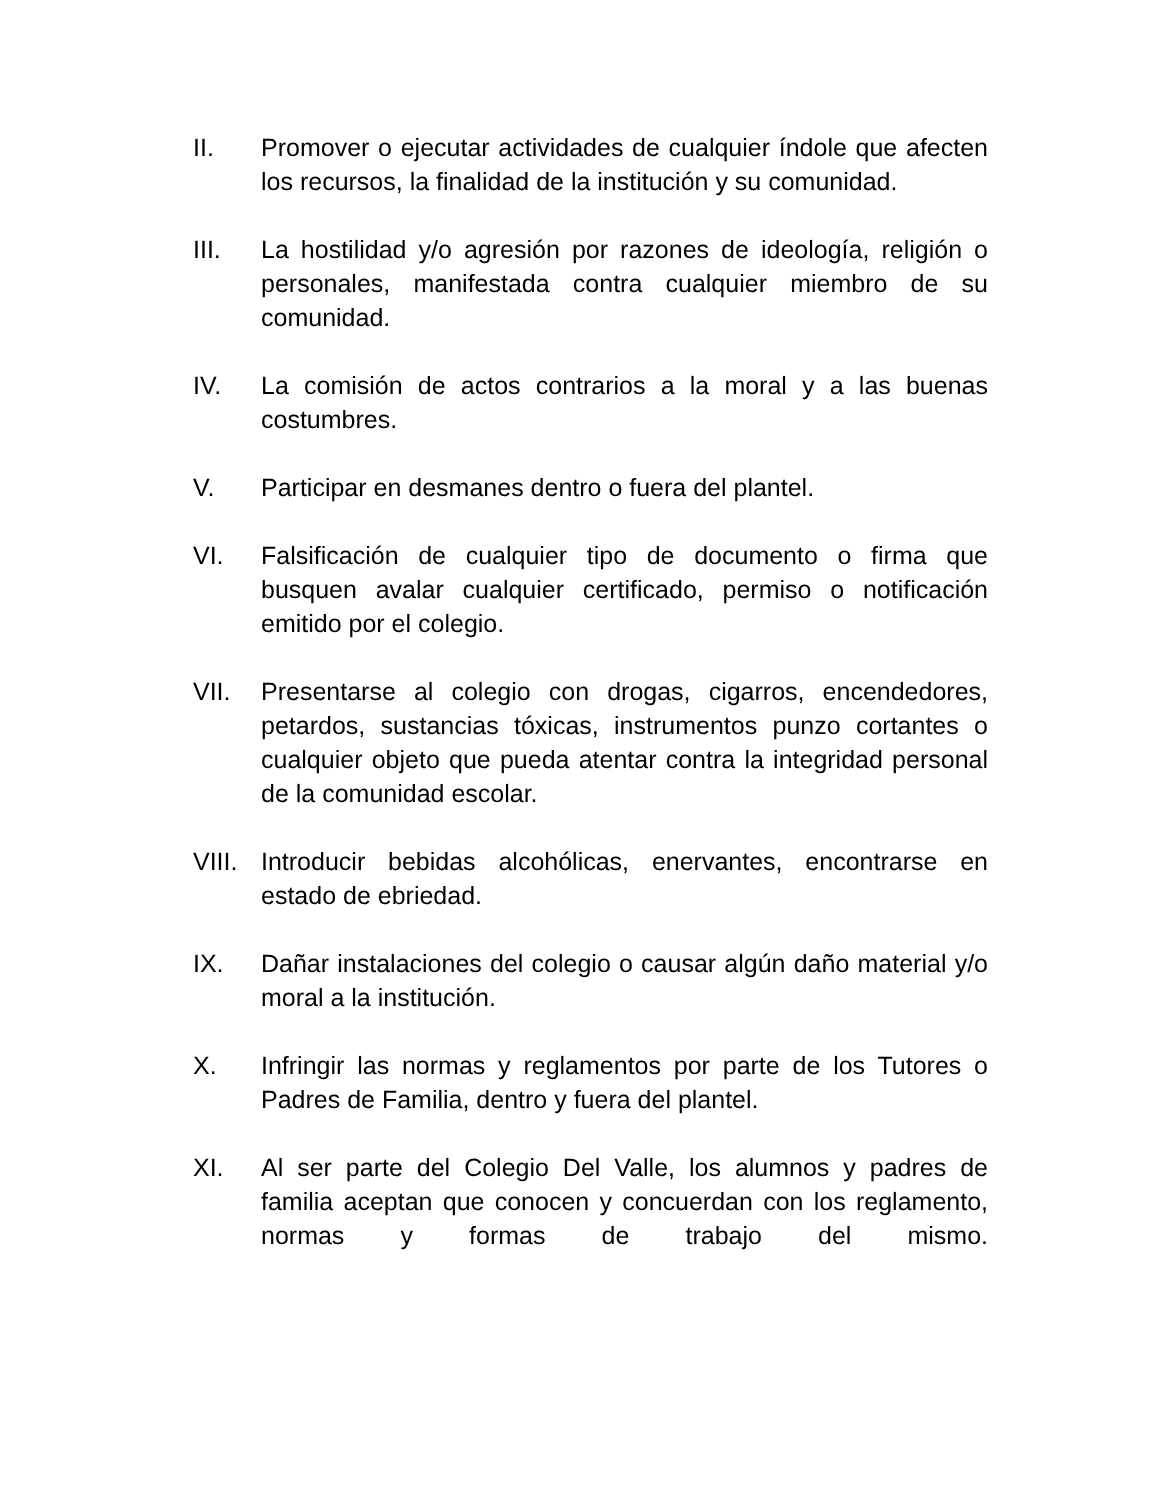II. Promover o ejecutar actividades de cualquier índole que afecten los recursos, la finalidad de la institución y su comunidad.
III. La hostilidad y/o agresión por razones de ideología, religión o personales, manifestada contra cualquier miembro de su comunidad.
IV. La comisión de actos contrarios a la moral y a las buenas costumbres.
V. Participar en desmanes dentro o fuera del plantel.
VI. Falsificación de cualquier tipo de documento o firma que busquen avalar cualquier certificado, permiso o notificación emitido por el colegio.
VII. Presentarse al colegio con drogas, cigarros, encendedores, petardos, sustancias tóxicas, instrumentos punzo cortantes o cualquier objeto que pueda atentar contra la integridad personal de la comunidad escolar.
VIII.
Introducir bebidas alcohólicas, enervantes, encontrarse en estado de ebriedad.
IX. Dañar instalaciones del colegio o causar algún daño material y/o moral a la institución.
X. Infringir las normas y reglamentos por parte de los Tutores o Padres de Familia, dentro y fuera del plantel.
XI. Al ser parte del Colegio Del Valle, los alumnos y padres de familia aceptan que conocen y concuerdan con los reglamento, normas y formas de trabajo del mismo.